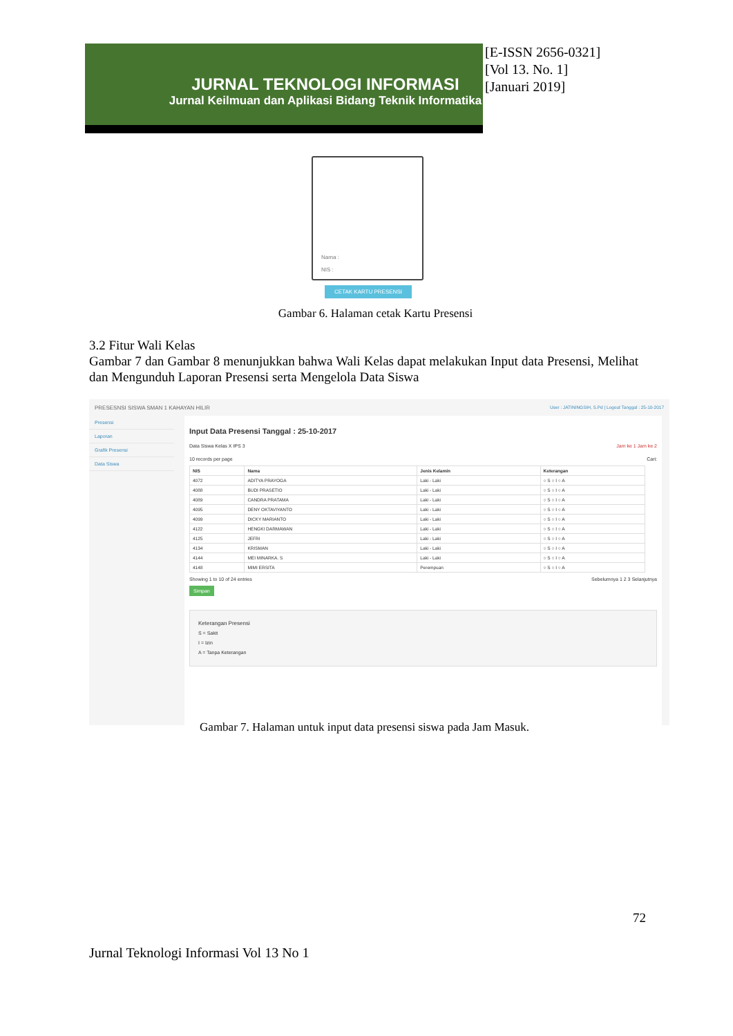JURNAL TEKNOLOGI INFORMASI
Jurnal Keilmuan dan Aplikasi Bidang Teknik Informatika
[E-ISSN 2656-0321]
[Vol 13. No. 1]
[Januari 2019]
Nama :
NIS :
CETAK KARTU PRESENSI
Gambar 6. Halaman cetak Kartu Presensi
3.2 Fitur Wali Kelas
Gambar 7 dan Gambar 8 menunjukkan bahwa Wali Kelas dapat melakukan Input data Presensi, Melihat dan Mengunduh Laporan Presensi serta Mengelola Data Siswa
PRESESNSI SISWA SMAN 1 KAHAYAN HILIR User : JATININGSIH, S.Pd | Logout Tanggal : 25-10-2017
Presensi
Laporan
Grafik Presensi
Data Siswa
Input Data Presensi Tanggal : 25-10-2017
Data Siswa Kelas X IPS 3 Jam ke 1 Jam ke 2
10 records per page Cari:
| NIS | Nama | Jenis Kelamin | Keterangan |
| --- | --- | --- | --- |
| 4072 | ADITYA PRAYOGA | Laki - Laki | ○ S ○ I ○ A |
| 4088 | BUDI PRASETIO | Laki - Laki | ○ S ○ I ○ A |
| 4089 | CANDRA PRATAMA | Laki - Laki | ○ S ○ I ○ A |
| 4095 | DENY OKTAVIYANTO | Laki - Laki | ○ S ○ I ○ A |
| 4099 | DICKY MARIANTO | Laki - Laki | ○ S ○ I ○ A |
| 4122 | HENGKI DARMAWAN | Laki - Laki | ○ S ○ I ○ A |
| 4125 | JEFRI | Laki - Laki | ○ S ○ I ○ A |
| 4134 | KRISMAN | Laki - Laki | ○ S ○ I ○ A |
| 4144 | MEI MINARKA. S | Laki - Laki | ○ S ○ I ○ A |
| 4148 | MIMI ERSITA | Perempuan | ○ S ○ I ○ A |
Showing 1 to 10 of 24 entries Sebelumnya 1 2 3 Selanjutnya
Simpan
Keterangan Presensi
S = Sakit
I = Izin
A = Tanpa Keterangan
Gambar 7. Halaman untuk input data presensi siswa pada Jam Masuk.
72
Jurnal Teknologi Informasi Vol 13 No 1